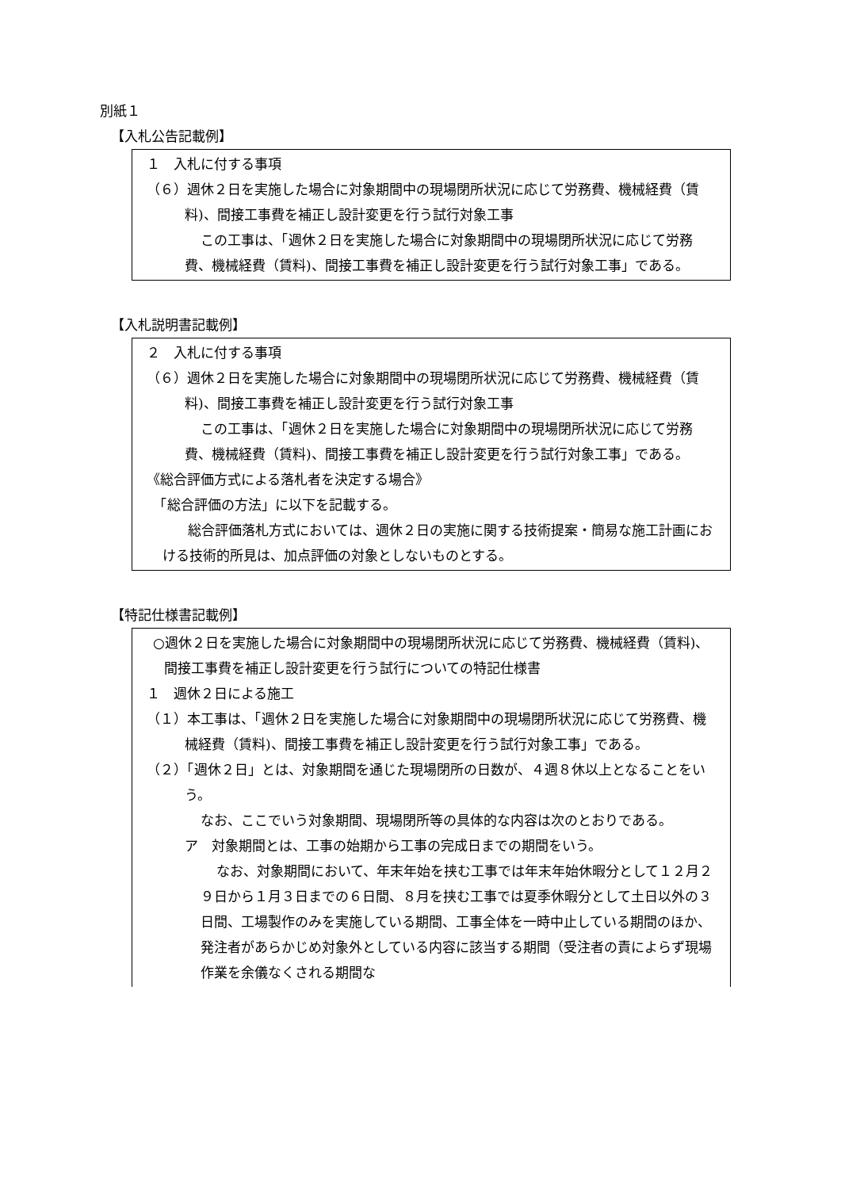別紙１
【入札公告記載例】
１　入札に付する事項
（６）週休２日を実施した場合に対象期間中の現場閉所状況に応じて労務費、機械経費（賃料)、間接工事費を補正し設計変更を行う試行対象工事
この工事は、「週休２日を実施した場合に対象期間中の現場閉所状況に応じて労務費、機械経費（賃料)、間接工事費を補正し設計変更を行う試行対象工事」である。
【入札説明書記載例】
２　入札に付する事項
（６）週休２日を実施した場合に対象期間中の現場閉所状況に応じて労務費、機械経費（賃料)、間接工事費を補正し設計変更を行う試行対象工事
この工事は、「週休２日を実施した場合に対象期間中の現場閉所状況に応じて労務費、機械経費（賃料)、間接工事費を補正し設計変更を行う試行対象工事」である。
《総合評価方式による落札者を決定する場合》
　「総合評価の方法」に以下を記載する。
総合評価落札方式においては、週休２日の実施に関する技術提案・簡易な施工計画における技術的所見は、加点評価の対象としないものとする。
【特記仕様書記載例】
○週休２日を実施した場合に対象期間中の現場閉所状況に応じて労務費、機械経費（賃料)、間接工事費を補正し設計変更を行う試行についての特記仕様書
１　週休２日による施工
（１）本工事は、「週休２日を実施した場合に対象期間中の現場閉所状況に応じて労務費、機械経費（賃料)、間接工事費を補正し設計変更を行う試行対象工事」である。
（２）「週休２日」とは、対象期間を通じた現場閉所の日数が、４週８休以上となることをいう。
なお、ここでいう対象期間、現場閉所等の具体的な内容は次のとおりである。
ア　対象期間とは、工事の始期から工事の完成日までの期間をいう。
なお、対象期間において、年末年始を挟む工事では年末年始休暇分として１２月２９日から１月３日までの６日間、８月を挟む工事では夏季休暇分として土日以外の３日間、工場製作のみを実施している期間、工事全体を一時中止している期間のほか、発注者があらかじめ対象外としている内容に該当する期間（受注者の責によらず現場作業を余儀なくされる期間な